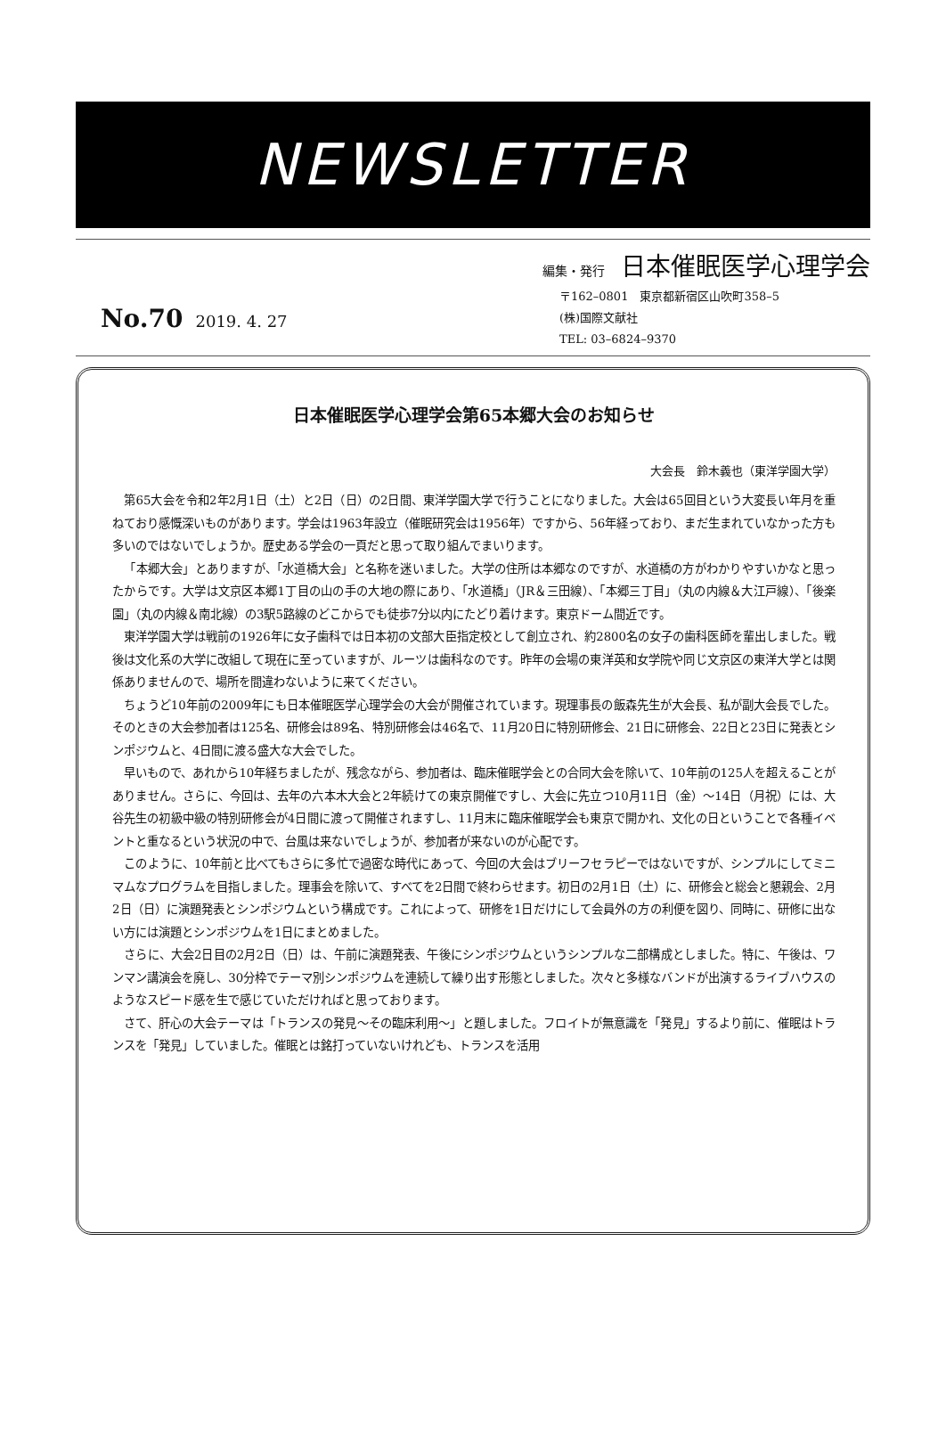NEWSLETTER
編集・発行 日本催眠医学心理学会
No.70 2019. 4. 27
〒162–0801　東京都新宿区山吹町358–5
(株)国際文献社
TEL: 03–6824–9370
日本催眠医学心理学会第65本郷大会のお知らせ
大会長　鈴木義也（東洋学園大学）
第65大会を令和2年2月1日（土）と2日（日）の2日間、東洋学園大学で行うことになりました。大会は65回目という大変長い年月を重ねており感慨深いものがあります。学会は1963年設立（催眠研究会は1956年）ですから、56年経っており、まだ生まれていなかった方も多いのではないでしょうか。歴史ある学会の一頁だと思って取り組んでまいります。
「本郷大会」とありますが、「水道橋大会」と名称を迷いました。大学の住所は本郷なのですが、水道橋の方がわかりやすいかなと思ったからです。大学は文京区本郷1丁目の山の手の大地の際にあり、「水道橋」（JR＆三田線）、「本郷三丁目」（丸の内線＆大江戸線）、「後楽園」（丸の内線＆南北線）の3駅5路線のどこからでも徒歩7分以内にたどり着けます。東京ドーム間近です。
東洋学園大学は戦前の1926年に女子歯科では日本初の文部大臣指定校として創立され、約2800名の女子の歯科医師を輩出しました。戦後は文化系の大学に改組して現在に至っていますが、ルーツは歯科なのです。昨年の会場の東洋英和女学院や同じ文京区の東洋大学とは関係ありませんので、場所を間違わないように来てください。
ちょうど10年前の2009年にも日本催眠医学心理学会の大会が開催されています。現理事長の飯森先生が大会長、私が副大会長でした。そのときの大会参加者は125名、研修会は89名、特別研修会は46名で、11月20日に特別研修会、21日に研修会、22日と23日に発表とシンポジウムと、4日間に渡る盛大な大会でした。
早いもので、あれから10年経ちましたが、残念ながら、参加者は、臨床催眠学会との合同大会を除いて、10年前の125人を超えることがありません。さらに、今回は、去年の六本木大会と2年続けての東京開催ですし、大会に先立つ10月11日（金）～14日（月祝）には、大谷先生の初級中級の特別研修会が4日間に渡って開催されますし、11月末に臨床催眠学会も東京で開かれ、文化の日ということで各種イベントと重なるという状況の中で、台風は来ないでしょうが、参加者が来ないのが心配です。
このように、10年前と比べてもさらに多忙で過密な時代にあって、今回の大会はブリーフセラピーではないですが、シンプルにしてミニマムなプログラムを目指しました。理事会を除いて、すべてを2日間で終わらせます。初日の2月1日（土）に、研修会と総会と懇親会、2月2日（日）に演題発表とシンポジウムという構成です。これによって、研修を1日だけにして会員外の方の利便を図り、同時に、研修に出ない方には演題とシンポジウムを1日にまとめました。
さらに、大会2日目の2月2日（日）は、午前に演題発表、午後にシンポジウムというシンプルな二部構成としました。特に、午後は、ワンマン講演会を廃し、30分枠でテーマ別シンポジウムを連続して繰り出す形態としました。次々と多様なバンドが出演するライブハウスのようなスピード感を生で感じていただければと思っております。
さて、肝心の大会テーマは「トランスの発見～その臨床利用～」と題しました。フロイトが無意識を「発見」するより前に、催眠はトランスを「発見」していました。催眠とは銘打っていないけれども、トランスを活用